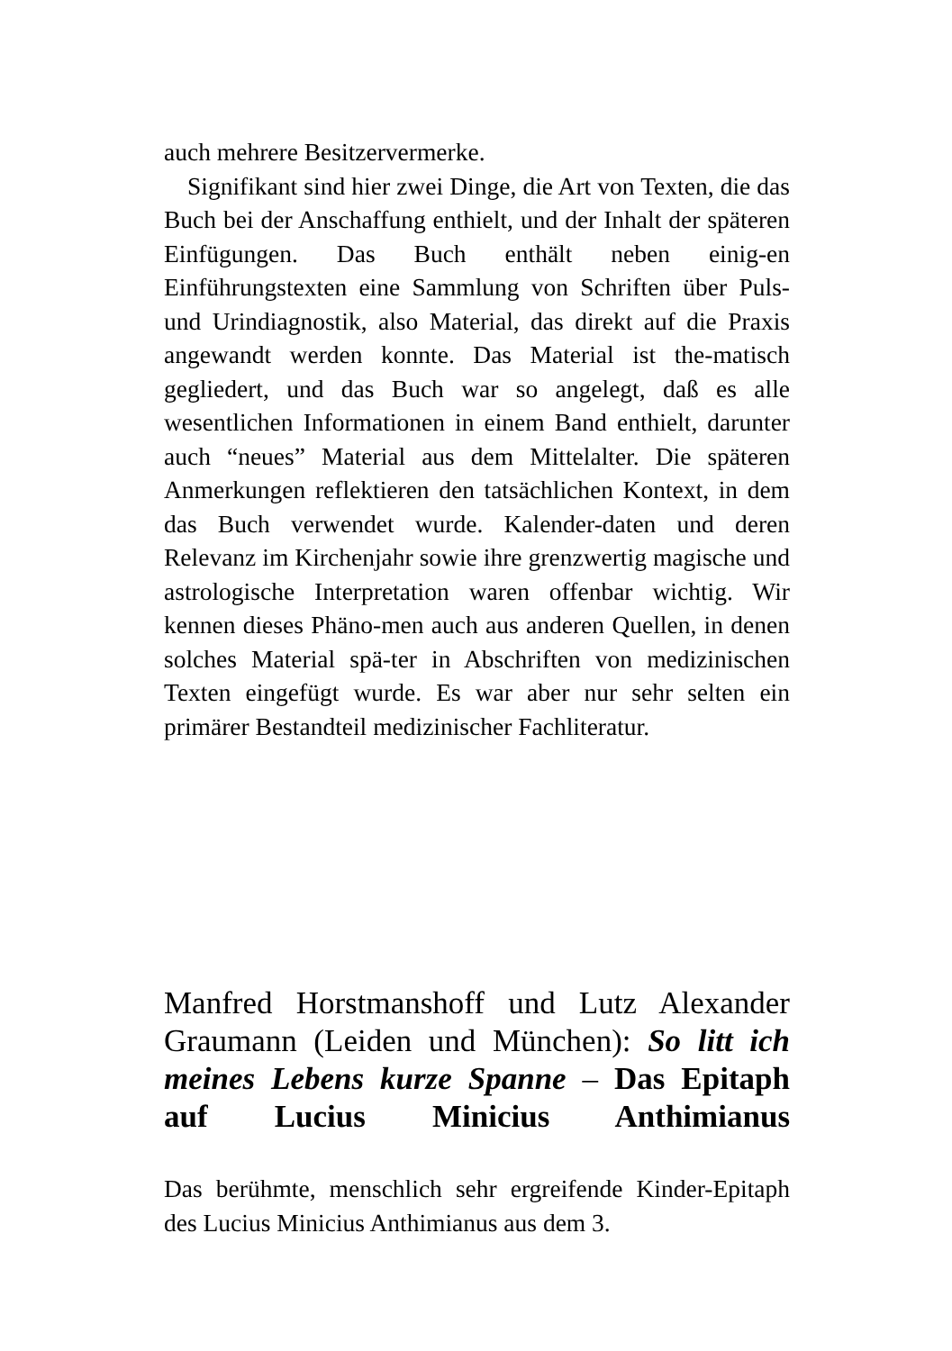auch mehrere Besitzervermerke.
Signifikant sind hier zwei Dinge, die Art von Texten, die das Buch bei der Anschaffung enthielt, und der Inhalt der späteren Einfügungen. Das Buch enthält neben einig-en Einführungstexten eine Sammlung von Schriften über Puls- und Urindiagnostik, also Material, das direkt auf die Praxis angewandt werden konnte. Das Material ist the-matisch gegliedert, und das Buch war so angelegt, daß es alle wesentlichen Informationen in einem Band enthielt, darunter auch “neues” Material aus dem Mittelalter. Die späteren Anmerkungen reflektieren den tatsächlichen Kontext, in dem das Buch verwendet wurde. Kalender-daten und deren Relevanz im Kirchenjahr sowie ihre grenzwertig magische und astrologische Interpretation waren offenbar wichtig. Wir kennen dieses Phäno-men auch aus anderen Quellen, in denen solches Material spä-ter in Abschriften von medizinischen Texten eingefügt wurde. Es war aber nur sehr selten ein primärer Bestandteil medizinischer Fachliteratur.
Manfred Horstmanshoff und Lutz Alexander Graumann (Leiden und München): So litt ich meines Lebens kurze Spanne – Das Epitaph auf Lucius Minicius Anthimianus
Das berühmte, menschlich sehr ergreifende Kinder-Epitaph des Lucius Minicius Anthimianus aus dem 3.